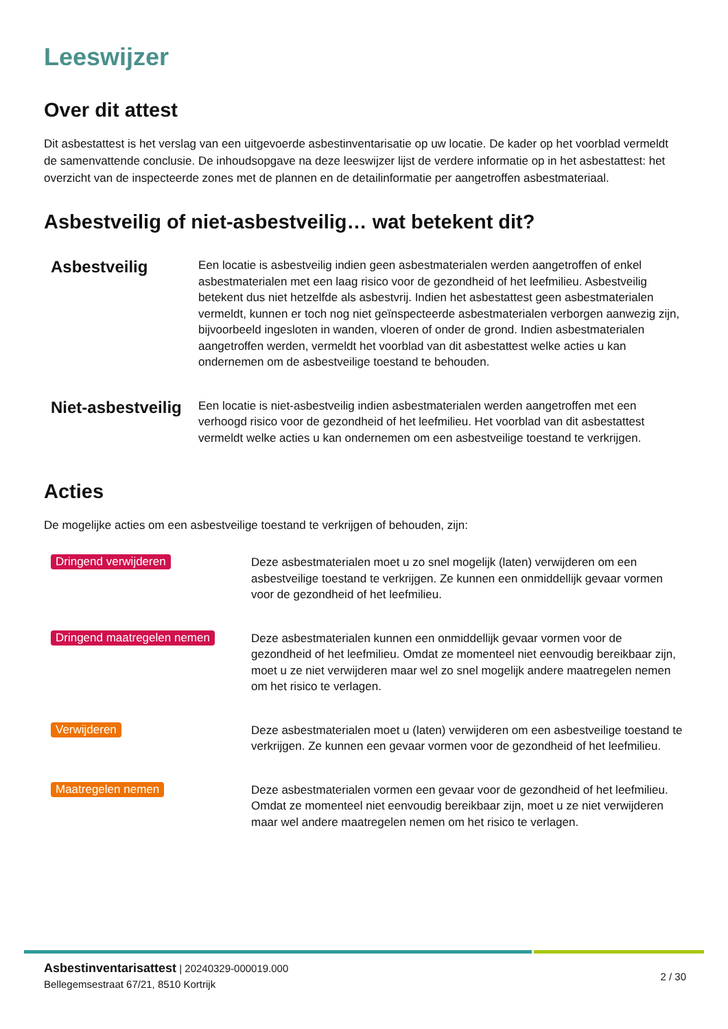Leeswijzer
Over dit attest
Dit asbestattest is het verslag van een uitgevoerde asbestinventarisatie op uw locatie. De kader op het voorblad vermeldt de samenvattende conclusie. De inhoudsopgave na deze leeswijzer lijst de verdere informatie op in het asbestattest: het overzicht van de inspecteerde zones met de plannen en de detailinformatie per aangetroffen asbestmateriaal.
Asbestveilig of niet-asbestveilig… wat betekent dit?
Asbestveilig
Een locatie is asbestveilig indien geen asbestmaterialen werden aangetroffen of enkel asbestmaterialen met een laag risico voor de gezondheid of het leefmilieu. Asbestveilig betekent dus niet hetzelfde als asbestvrij. Indien het asbestattest geen asbestmaterialen vermeldt, kunnen er toch nog niet geïnspecteerde asbestmaterialen verborgen aanwezig zijn, bijvoorbeeld ingesloten in wanden, vloeren of onder de grond. Indien asbestmaterialen aangetroffen werden, vermeldt het voorblad van dit asbestattest welke acties u kan ondernemen om de asbestveilige toestand te behouden.
Niet-asbestveilig
Een locatie is niet-asbestveilig indien asbestmaterialen werden aangetroffen met een verhoogd risico voor de gezondheid of het leefmilieu. Het voorblad van dit asbestattest vermeldt welke acties u kan ondernemen om een asbestveilige toestand te verkrijgen.
Acties
De mogelijke acties om een asbestveilige toestand te verkrijgen of behouden, zijn:
Dringend verwijderen
Deze asbestmaterialen moet u zo snel mogelijk (laten) verwijderen om een asbestveilige toestand te verkrijgen. Ze kunnen een onmiddellijk gevaar vormen voor de gezondheid of het leefmilieu.
Dringend maatregelen nemen
Deze asbestmaterialen kunnen een onmiddellijk gevaar vormen voor de gezondheid of het leefmilieu. Omdat ze momenteel niet eenvoudig bereikbaar zijn, moet u ze niet verwijderen maar wel zo snel mogelijk andere maatregelen nemen om het risico te verlagen.
Verwijderen
Deze asbestmaterialen moet u (laten) verwijderen om een asbestveilige toestand te verkrijgen. Ze kunnen een gevaar vormen voor de gezondheid of het leefmilieu.
Maatregelen nemen
Deze asbestmaterialen vormen een gevaar voor de gezondheid of het leefmilieu. Omdat ze momenteel niet eenvoudig bereikbaar zijn, moet u ze niet verwijderen maar wel andere maatregelen nemen om het risico te verlagen.
Asbestinventarisattest | 20240329-000019.000
Bellegemsestraat 67/21, 8510 Kortrijk
2 / 30